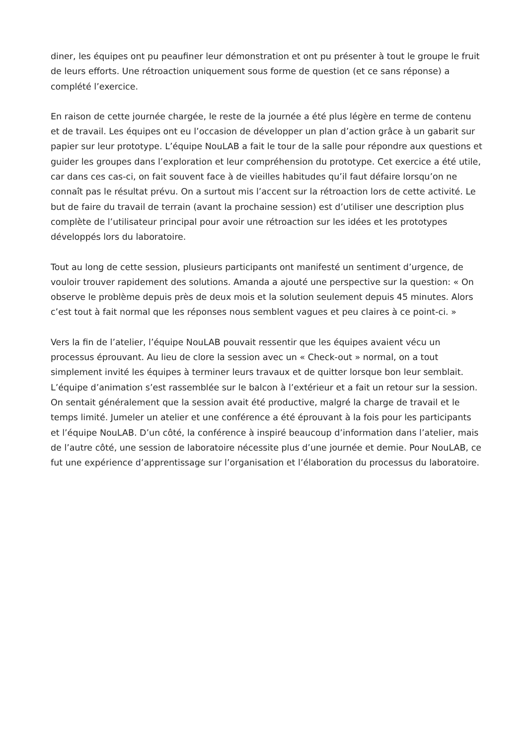diner, les équipes ont pu peaufiner leur démonstration et ont pu présenter à tout le groupe le fruit de leurs efforts. Une rétroaction uniquement sous forme de question (et ce sans réponse) a complété l’exercice.
En raison de cette journée chargée, le reste de la journée a été plus légère en terme de contenu et de travail. Les équipes ont eu l’occasion de développer un plan d’action grâce à un gabarit sur papier sur leur prototype. L’équipe NouLAB a fait le tour de la salle pour répondre aux questions et guider les groupes dans l’exploration et leur compréhension du prototype. Cet exercice a été utile, car dans ces cas-ci, on fait souvent face à de vieilles habitudes qu’il faut défaire lorsqu’on ne connaît pas le résultat prévu. On a surtout mis l’accent sur la rétroaction lors de cette activité. Le but de faire du travail de terrain (avant la prochaine session) est d’utiliser une description plus complète de l’utilisateur principal pour avoir une rétroaction sur les idées et les prototypes développés lors du laboratoire.
Tout au long de cette session, plusieurs participants ont manifesté un sentiment d’urgence, de vouloir trouver rapidement des solutions. Amanda a ajouté une perspective sur la question: « On observe le problème depuis près de deux mois et la solution seulement depuis 45 minutes. Alors c’est tout à fait normal que les réponses nous semblent vagues et peu claires à ce point-ci. »
Vers la fin de l’atelier, l’équipe NouLAB pouvait ressentir que les équipes avaient vécu un processus éprouvant. Au lieu de clore la session avec un « Check-out » normal, on a tout simplement invité les équipes à terminer leurs travaux et de quitter lorsque bon leur semblait. L’équipe d’animation s’est rassemblée sur le balcon à l’extérieur et a fait un retour sur la session. On sentait généralement que la session avait été productive, malgré la charge de travail et le temps limité. Jumeler un atelier et une conférence a été éprouvant à la fois pour les participants et l’équipe NouLAB. D’un côté, la conférence à inspiré beaucoup d’information dans l’atelier, mais de l’autre côté, une session de laboratoire nécessite plus d’une journée et demie. Pour NouLAB, ce fut une expérience d’apprentissage sur l’organisation et l’élaboration du processus du laboratoire.